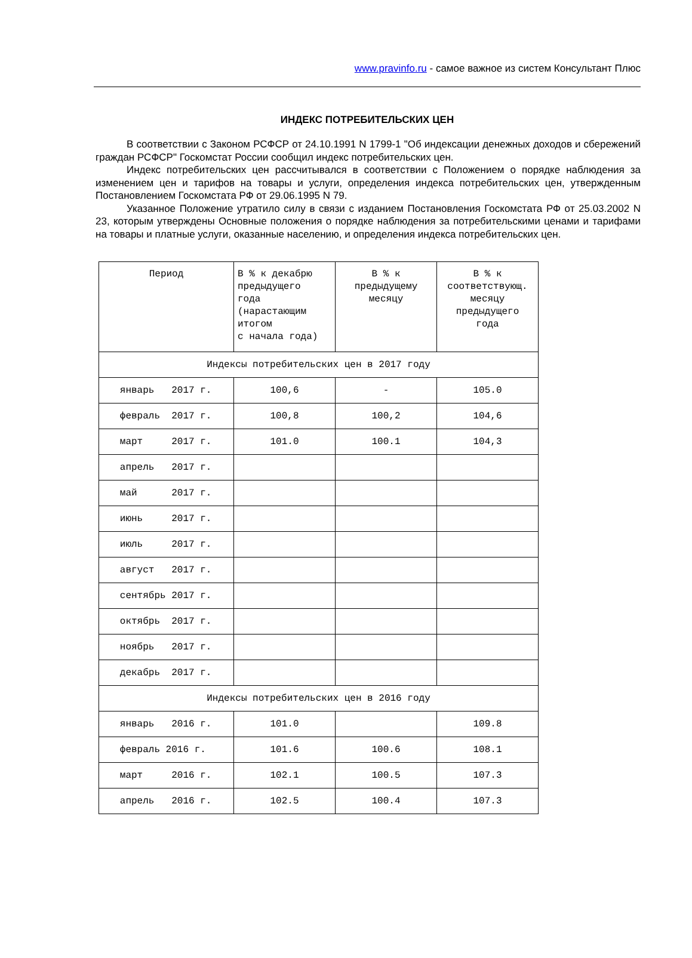www.pravinfo.ru - самое важное из систем Консультант Плюс
ИНДЕКС ПОТРЕБИТЕЛЬСКИХ ЦЕН
В соответствии с Законом РСФСР от 24.10.1991 N 1799-1 "Об индексации денежных доходов и сбережений граждан РСФСР" Госкомстат России сообщил индекс потребительских цен.
Индекс потребительских цен рассчитывался в соответствии с Положением о порядке наблюдения за изменением цен и тарифов на товары и услуги, определения индекса потребительских цен, утвержденным Постановлением Госкомстата РФ от 29.06.1995 N 79.
Указанное Положение утратило силу в связи с изданием Постановления Госкомстата РФ от 25.03.2002 N 23, которым утверждены Основные положения о порядке наблюдения за потребительскими ценами и тарифами на товары и платные услуги, оказанные населению, и определения индекса потребительских цен.
| Период | В % к декабрю предыдущего года (нарастающим итогом с начала года) | В % к предыдущему месяцу | В % к соответствующ. месяцу предыдущего года |
| Индексы потребительских цен в 2017 году | | | |
| январь 2017 г. | 100,6 | - | 105.0 |
| февраль 2017 г. | 100,8 | 100,2 | 104,6 |
| март 2017 г. | 101.0 | 100.1 | 104,3 |
| апрель 2017 г. | | | |
| май 2017 г. | | | |
| июнь 2017 г. | | | |
| июль 2017 г. | | | |
| август 2017 г. | | | |
| сентябрь 2017 г. | | | |
| октябрь 2017 г. | | | |
| ноябрь 2017 г. | | | |
| декабрь 2017 г. | | | |
| Индексы потребительских цен в 2016 году | | | |
| январь 2016 г. | 101.0 | | 109.8 |
| февраль 2016 г. | 101.6 | 100.6 | 108.1 |
| март 2016 г. | 102.1 | 100.5 | 107.3 |
| апрель 2016 г. | 102.5 | 100.4 | 107.3 |